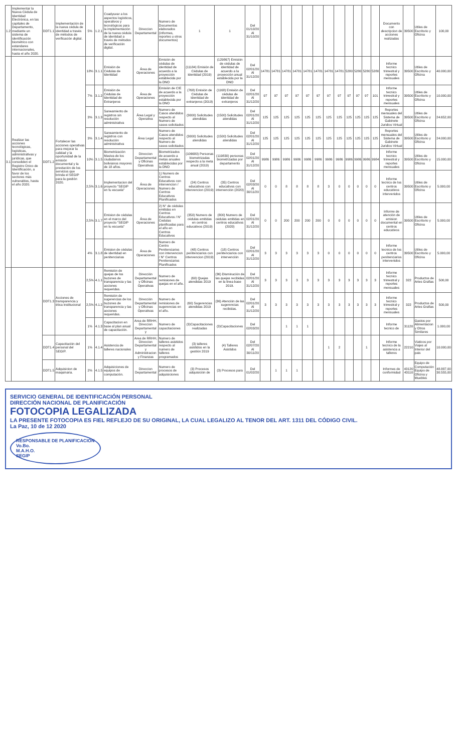| 1.2 | Implementar la Nueva Cédula de Identidad Electrónica, en las capitales de Departamento, mediante un sistema de identificación biométrico con estandares internacionales, hasta el año 2020. | DDT1.1 | Implementación de la nueva cédula de identidad a través de métodos de verificación digital. | 5% | 1.2.1 | Coadyuvar a los aspectos logísticos, operativos y tecnológicos para la implementación de la nueva cédula de identidad a través de métodos de verificación digital. | Direccion Departamental | Numero de Documentos elaborados (informes, reportes u otros documentos) | 1 | 1 | Del 01/10/20 Al 31/10/20 | | | | | | | | | | | | | Documento con descripcion de acciones realizadas | 39500 | Utiles de Escritorio y Oficina | 100,00 |
| 3.1 | Realizar las acciones tecnológicas, logísticas, administrativas y jurídicas, que consoliden el Registro Único de Identificación, a favor de los sectores más vulnerables, hasta el año 2020. | DDT1.2 | Fortalecer las acciones operativas para mejorar la calidad y la oportunidad de la emisión documental y la prestación de los servicios que brinda el SEGIP para la gestión 2020. | 18% | 3.1.1 | Emisión de Cédulas de Identidad | Área de Operaciones | Emisión de cédulas de identidad de acuerdo a la proyección establecida por la DNO | (11184) Emisión de Cédulas de Identidad (2019) | (129867) Emisión de cédulas de identidad de acuerdo a la proyección anual establecida por la DNO | Del 02/01/20 Al 31/12/20 | 14781 | 14781 | 14781 | 14781 | 14781 | 14781 | 14781 | 14781 | 5280 | 5280 | 5280 | 5280 | Informe tecnico trimestral y reportes mensuales | 39500 | Utiles de Escritorio y Oficina | 40.000,00 |
| | | | | 7% | 3.1.2 | Emisión de Cédulas de Identidad de Extranjeros | Área de Operaciones | Emisión de CIE de acuerdo a la proyección establecida por la DNO | (768) Emisión de Cédulas de Identidad de extranjeros (2019) | (1168) Emisión de cédulas de identidad de extranjeros | Del 02/01/20 Al 31/12/20 | 97 | 97 | 97 | 97 | 97 | 97 | 97 | 97 | 97 | 97 | 97 | 101 | Informe tecnico trimestral y reportes mensuales | 39500 | Utiles de Escritorio y Oficina | 10.000,00 |
| | | | | 3% | 3.1.3 | Saneamiento de registros sin resolución administrativa | Área Legal y Operativa | Numero de Casos atendidos respecto al Numero de casos solicitados | (3000) Solicitudes atendidas | (1500) Solicitudes atendidas | Del 02/01/20 Al 31/12/20 | 125 | 125 | 125 | 125 | 125 | 125 | 125 | 125 | 125 | 125 | 125 | 125 | Reportes mensuales del Sistema de Gabinete Juridico Virtual | 39500 | Utiles de Escritorio y Oficina | 24.652,00 |
| | | | | 3% | 3.1.4 | Saneamiento de registros con resolución administrativa | Área Legal | Numero de Casos atendidos respecto al Numero de casos solicitados | (3000) Solicitudes atendidas | (1500) Solicitudes atendidas | Del 02/01/20 Al 31/12/20 | 125 | 125 | 125 | 125 | 125 | 125 | 125 | 125 | 125 | 125 | 125 | 125 | Reportes mensuales del Sistema de Gabinete Juridico Virtual | 39500 | Utiles de Escritorio y Oficina | 24.000,00 |
| | | | | 10% | 3.1.5 | Biometrización Masiva de los ciudadanos bolivianos mayores de 18 años. | Direccion Departamental y Oficinas Operativas | Biometrizados de acuerdo a metas anuales establecidas por la DNO | (106680) Personas biometrizadas respecto a la meta anual (2019) | (119830) personas biometrizadas por departamento | Del 02/01/20 Al 31/12/20 | 9986 | 9986 | 9986 | 9986 | 9986 | 9986 | 9986 | 9986 | 9986 | 9986 | 9986 | 9984 | Informe tecnico trimestral y reportes mensuales | 39500 | Utiles de Escritorio y Oficina | 15.000,00 |
| | | | | 2,5% | 3.1.6 | Implementacion del proyecto "SEGIP en tu escuela" | Área de Operaciones | 1) Numero de Centros Educativos con intervencion / Numero de Centros Educativos Planificados | (24) Centros educativos con intervencion (2019) | (35) Centros educativos con intervención (2020) | Del 02/03/20 Al 30/11/20 | 0 | 0 | 8 | 8 | 8 | 8 | 3 | 0 | 0 | 0 | 0 | 0 | Informe tecnico de los centros educativos intervenidos | 39500 | Utiles de Escritorio y Oficina | 5.000,00 |
| | | | | 2,5% | 3.1.7 | Emision de cédulas en el marco del proyecto "SEGIP en tu escuela" | Área de Operaciones | 2) N° de cédulas emitidas en Centros Educativos / N° Cedulas planificadas para el año en Centros Educativos | (350) Numero de cédulas emitidas en centros educativos (2019) | (800) Numero de cédulas emitidas en centros educativos (2020) | Del 02/01/20 Al 31/12/20 | 0 | 0 | 200 | 200 | 200 | 200 | 0 | 0 | 0 | 0 | 0 | 0 | Informe de atención de emision documental en centros educativos | 39500 | Utiles de Escritorio y Oficina | 5.000,00 |
| | | | | 4% | 3.1.8 | Emision de cédulas de identidad en penitenciarias | Área de Operaciones | Numero de Centro Penitenciarios con intervencion / N° Centros Penitenciarios Planificados | (48) Centros penitenciarios con intervencion (2019) | (18) Centros penitenciarios con intervención | Del 02/01/20 Al 31/12/20 | 3 | 3 | 3 | 3 | 3 | 3 | 0 | 0 | 0 | 0 | 0 | 0 | Informe tecnico de los centros penitenciarios intervenidos | 39500 | Utiles de Escritorio y Oficina | 5.000,00 |
| | | DDT1.3 | Acciones de transparencia y ética institucional | 2,5% | 4.1.1 | Remisión de quejas de los buzones de transparencia y las acciones requeridas. | Dirección Departamental y Oficinas Operativas | Numero de remisiones de quejas en el año. | (60) Quejas atendidas 2019 | (36) Disminución de las quejas recibidas en la linea base 2019. | Del 02/01/20 Al 31/12/20 | 3 | 3 | 3 | 3 | 3 | 3 | 3 | 3 | 3 | 3 | 3 | 3 | Informe tecnico trimestral y reportes mensuales | 322 | Productos de Artes Grafias | 500,00 |
| | | | | 2,5% | 4.1.2 | Remisión de sugerencias de los buzones de transparencia y las acciones requeridas. | Dirección Departamental y Oficinas Operativas | Numero de remisiones de sugerencias en el año. | (60) Sugerencias atendidas 2019 | (36) Atención de las sugerencias recibidas. | Del 02/01/20 Al 31/12/20 | 3 | 3 | 3 | 3 | 3 | 3 | 3 | 3 | 3 | 3 | 3 | 3 | Informe tecnico trimestral y reportes mensuales | 322 | Productos de Artes Grafias | 500,00 |
| | | | | 1% | 4.1.3 | Capacitacion en base al plan anual de capacitación. | Area de RRHH, Direccion Departamental y | Numero de capacitaciones | (3)Capacitaciones realizadas | (3)Capacitaciones | Del 02/03/20 | | | 1 | 1 | 1 | | | | | | | | Informe tecnico de | 31120 | Gastos por Alimentacion y Otros Similares | 1.000,00 |
| | | DDT1.4 | Capacitación del personal del SEGIP. | 1% | 4.1.4 | Asistencia de talleres nacionales | Area de RRHH, Direccion Departamental y Administracion y Finanzas | Numero de talleres asistidos respecto al numero de talleres programados | (3) talleres asistidos en la gestión 2019 | (4) Talleres Asistidos | Del 02/07/20 Al 30/11/20 | | | | | | | 1 | 2 | | | 1 | | Informe tecnico de la asistencia a talleres | 22210 | Viaticos por Viajes al Interior del pais | 10.000,00 |
| | | DDT1.5 | Adquisicion de maquinaria. | 2% | 4.1.5 | Adquisiciones de equipos de computación. | Direccion Departamental | Numero de procesos de adquisiciones | (3) Procesos adquisición de | (3) Procesos para | Del 01/02/20 | | 1 | 1 | 1 | | | | | | | | | Informes de conformidad | 43120 43110 | Equipo de Computación Equipo de Oficina y Muebles | 48.887,00 30.555,00 |
SERVICIO GENERAL DE IDENTIFICACIÓN PERSONAL
DIRECCIÓN NACIONAL DE PLANIFICACIÓN
FOTOCOPIA LEGALIZADA
LA PRESENTE FOTOCOPIA ES FIEL REFLEJO DE SU ORIGINAL, LA CUAL LEGALIZO AL TENOR DEL ART. 1311 DEL CÓDIGO CIVIL.
La Paz, 10 de 12 2020
RESPONSABLE DE PLANIFICACIÓN
Vo.Bo.
M.A.H.O.
SEGIP